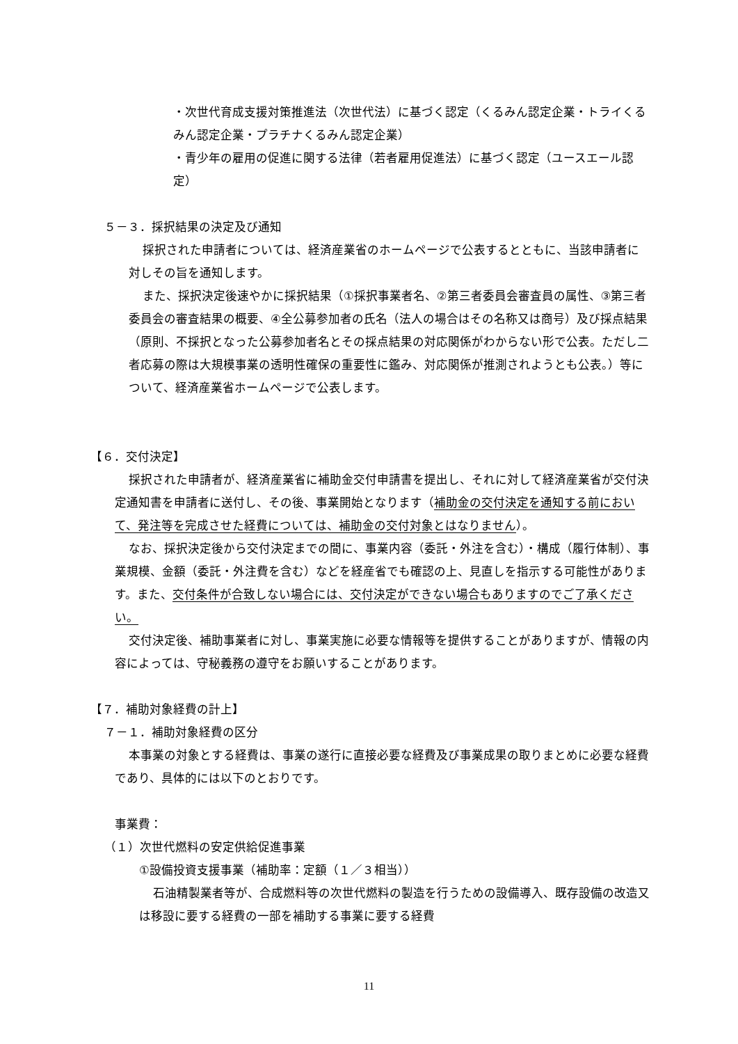・次世代育成支援対策推進法（次世代法）に基づく認定（くるみん認定企業・トライくるみん認定企業・プラチナくるみん認定企業）
・青少年の雇用の促進に関する法律（若者雇用促進法）に基づく認定（ユースエール認定）
５－３．採択結果の決定及び通知
採択された申請者については、経済産業省のホームページで公表するとともに、当該申請者に対しその旨を通知します。
また、採択決定後速やかに採択結果（①採択事業者名、②第三者委員会審査員の属性、③第三者委員会の審査結果の概要、④全公募参加者の氏名（法人の場合はその名称又は商号）及び採点結果（原則、不採択となった公募参加者名とその採点結果の対応関係がわからない形で公表。ただし二者応募の際は大規模事業の透明性確保の重要性に鑑み、対応関係が推測されようとも公表。）等について、経済産業省ホームページで公表します。
【６．交付決定】
採択された申請者が、経済産業省に補助金交付申請書を提出し、それに対して経済産業省が交付決定通知書を申請者に送付し、その後、事業開始となります（補助金の交付決定を通知する前において、発注等を完成させた経費については、補助金の交付対象とはなりません）。
なお、採択決定後から交付決定までの間に、事業内容（委託・外注を含む）・構成（履行体制）、事業規模、金額（委託・外注費を含む）などを経産省でも確認の上、見直しを指示する可能性があります。また、交付条件が合致しない場合には、交付決定ができない場合もありますのでご了承ください。
交付決定後、補助事業者に対し、事業実施に必要な情報等を提供することがありますが、情報の内容によっては、守秘義務の遵守をお願いすることがあります。
【７．補助対象経費の計上】
７－１．補助対象経費の区分
本事業の対象とする経費は、事業の遂行に直接必要な経費及び事業成果の取りまとめに必要な経費であり、具体的には以下のとおりです。
事業費：
（１）次世代燃料の安定供給促進事業
①設備投資支援事業（補助率：定額（１／３相当））
石油精製業者等が、合成燃料等の次世代燃料の製造を行うための設備導入、既存設備の改造又は移設に要する経費の一部を補助する事業に要する経費
11